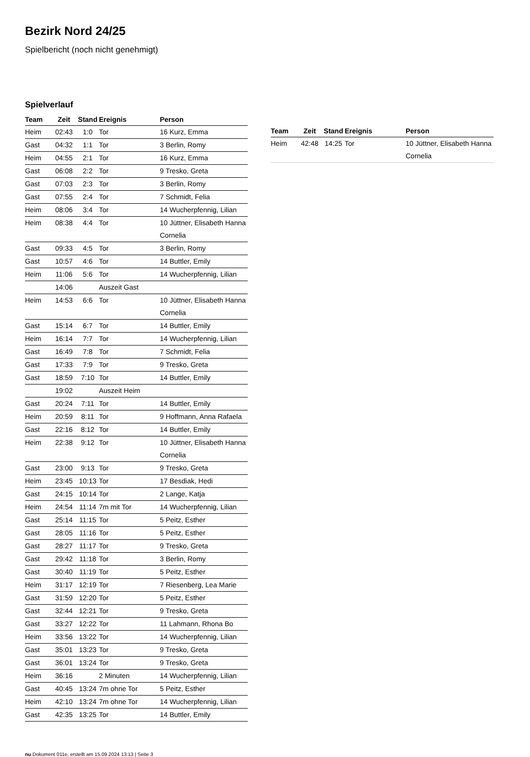Bezirk Nord 24/25
Spielbericht (noch nicht genehmigt)
Spielverlauf
| Team | Zeit | Stand | Ereignis | Person |
| --- | --- | --- | --- | --- |
| Heim | 02:43 | 1:0 | Tor | 16 Kurz, Emma |
| Gast | 04:32 | 1:1 | Tor | 3 Berlin, Romy |
| Heim | 04:55 | 2:1 | Tor | 16 Kurz, Emma |
| Gast | 06:08 | 2:2 | Tor | 9 Tresko, Greta |
| Gast | 07:03 | 2:3 | Tor | 3 Berlin, Romy |
| Gast | 07:55 | 2:4 | Tor | 7 Schmidt, Felia |
| Heim | 08:06 | 3:4 | Tor | 14 Wucherpfennig, Lilian |
| Heim | 08:38 | 4:4 | Tor | 10 Jüttner, Elisabeth Hanna Cornelia |
| Gast | 09:33 | 4:5 | Tor | 3 Berlin, Romy |
| Gast | 10:57 | 4:6 | Tor | 14 Buttler, Emily |
| Heim | 11:06 | 5:6 | Tor | 14 Wucherpfennig, Lilian |
| | 14:06 | | Auszeit Gast | |
| Heim | 14:53 | 6:6 | Tor | 10 Jüttner, Elisabeth Hanna Cornelia |
| Gast | 15:14 | 6:7 | Tor | 14 Buttler, Emily |
| Heim | 16:14 | 7:7 | Tor | 14 Wucherpfennig, Lilian |
| Gast | 16:49 | 7:8 | Tor | 7 Schmidt, Felia |
| Gast | 17:33 | 7:9 | Tor | 9 Tresko, Greta |
| Gast | 18:59 | 7:10 | Tor | 14 Buttler, Emily |
| | 19:02 | | Auszeit Heim | |
| Gast | 20:24 | 7:11 | Tor | 14 Buttler, Emily |
| Heim | 20:59 | 8:11 | Tor | 9 Hoffmann, Anna Rafaela |
| Gast | 22:16 | 8:12 | Tor | 14 Buttler, Emily |
| Heim | 22:38 | 9:12 | Tor | 10 Jüttner, Elisabeth Hanna Cornelia |
| Gast | 23:00 | 9:13 | Tor | 9 Tresko, Greta |
| Heim | 23:45 | 10:13 | Tor | 17 Besdiak, Hedi |
| Gast | 24:15 | 10:14 | Tor | 2 Lange, Katja |
| Heim | 24:54 | 11:14 | 7m mit Tor | 14 Wucherpfennig, Lilian |
| Gast | 25:14 | 11:15 | Tor | 5 Peitz, Esther |
| Gast | 28:05 | 11:16 | Tor | 5 Peitz, Esther |
| Gast | 28:27 | 11:17 | Tor | 9 Tresko, Greta |
| Gast | 29:42 | 11:18 | Tor | 3 Berlin, Romy |
| Gast | 30:40 | 11:19 | Tor | 5 Peitz, Esther |
| Heim | 31:17 | 12:19 | Tor | 7 Riesenberg, Lea Marie |
| Gast | 31:59 | 12:20 | Tor | 5 Peitz, Esther |
| Gast | 32:44 | 12:21 | Tor | 9 Tresko, Greta |
| Gast | 33:27 | 12:22 | Tor | 11 Lahmann, Rhona Bo |
| Heim | 33:56 | 13:22 | Tor | 14 Wucherpfennig, Lilian |
| Gast | 35:01 | 13:23 | Tor | 9 Tresko, Greta |
| Gast | 36:01 | 13:24 | Tor | 9 Tresko, Greta |
| Heim | 36:16 | | 2 Minuten | 14 Wucherpfennig, Lilian |
| Gast | 40:45 | 13:24 | 7m ohne Tor | 5 Peitz, Esther |
| Heim | 42:10 | 13:24 | 7m ohne Tor | 14 Wucherpfennig, Lilian |
| Gast | 42:35 | 13:25 | Tor | 14 Buttler, Emily |
| Team | Zeit | Stand | Ereignis | Person |
| --- | --- | --- | --- | --- |
| Heim | 42:48 | 14:25 | Tor | 10 Jüttner, Elisabeth Hanna Cornelia |
nu.Dokument 011e, erstellt am 15.09.2024 13:13 | Seite 3